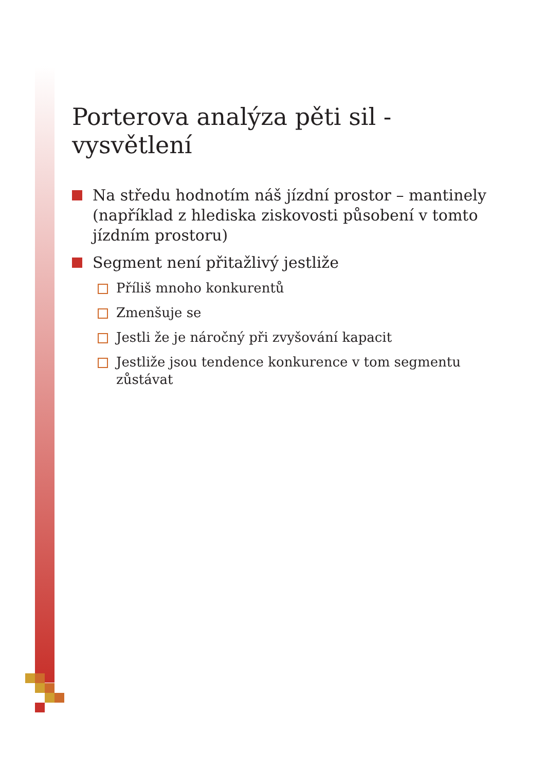Porterova analýza pěti sil - vysvětlení
Na středu hodnotím náš jízdní prostor – mantinely (například z hlediska ziskovosti působení v tomto jízdním prostoru)
Segment není přitažlivý jestliže
Příliš mnoho konkurentů
Zmenšuje se
Jestli že je náročný při zvyšování kapacit
Jestliže jsou tendence konkurence v tom segmentu zůstávat